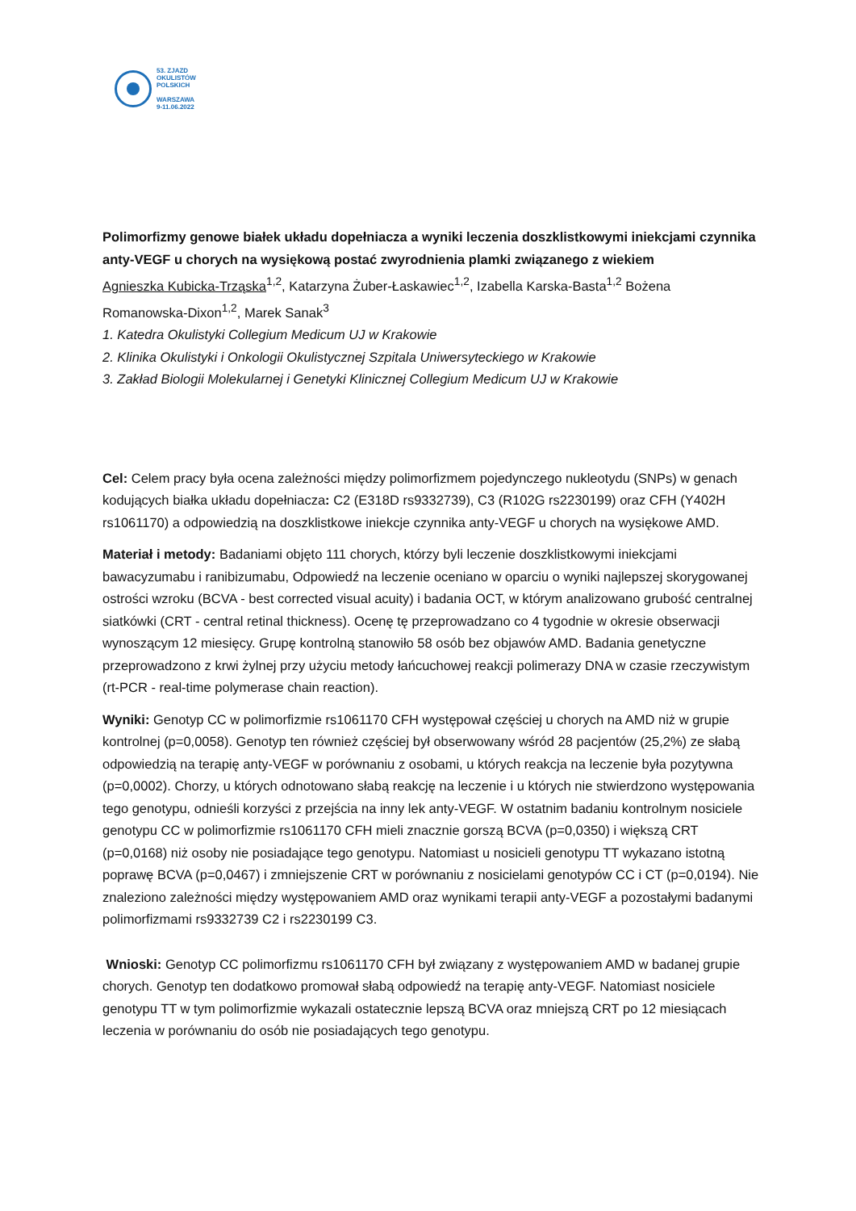53. ZJAZD
OKULISTÓW
POLSKICH
WARSZAWA
9-11.06.2022
Polimorfizmy genowe białek układu dopełniacza a wyniki leczenia doszklistkowymi iniekcjami czynnika anty-VEGF u chorych na wysiękową postać zwyrodnienia plamki związanego z wiekiem
Agnieszka Kubicka-Trząska<sup>1,2</sup>, Katarzyna Żuber-Łaskawiec<sup>1,2</sup>, Izabella Karska-Basta<sup>1,2</sup> Bożena Romanowska-Dixon<sup>1,2</sup>, Marek Sanak<sup>3</sup>
1. Katedra Okulistyki Collegium Medicum UJ w Krakowie
2. Klinika Okulistyki i Onkologii Okulistycznej Szpitala Uniwersyteckiego w Krakowie
3. Zakład Biologii Molekularnej i Genetyki Klinicznej Collegium Medicum UJ w Krakowie
Cel: Celem pracy była ocena zależności między polimorfizmem pojedynczego nukleotydu (SNPs) w genach kodujących białka układu dopełniacza: C2 (E318D rs9332739), C3 (R102G rs2230199) oraz CFH (Y402H rs1061170) a odpowiedzią na doszklistkowe iniekcje czynnika anty-VEGF u chorych na wysiękowe AMD.
Materiał i metody: Badaniami objęto 111 chorych, którzy byli leczenie doszklistkowymi iniekcjami bawacyzumabu i ranibizumabu, Odpowiedź na leczenie oceniano w oparciu o wyniki najlepszej skorygowanej ostrości wzroku (BCVA - best corrected visual acuity) i badania OCT, w którym analizowano grubość centralnej siatkówki (CRT - central retinal thickness). Ocenę tę przeprowadzano co 4 tygodnie w okresie obserwacji wynoszącym 12 miesięcy. Grupę kontrolną stanowiło 58 osób bez objawów AMD. Badania genetyczne przeprowadzono z krwi żylnej przy użyciu metody łańcuchowej reakcji polimerazy DNA w czasie rzeczywistym (rt-PCR - real-time polymerase chain reaction).
Wyniki: Genotyp CC w polimorfizmie rs1061170 CFH występował częściej u chorych na AMD niż w grupie kontrolnej (p=0,0058). Genotyp ten również częściej był obserwowany wśród 28 pacjentów (25,2%) ze słabą odpowiedzią na terapię anty-VEGF w porównaniu z osobami, u których reakcja na leczenie była pozytywna (p=0,0002). Chorzy, u których odnotowano słabą reakcję na leczenie i u których nie stwierdzono występowania tego genotypu, odnieśli korzyści z przejścia na inny lek anty-VEGF. W ostatnim badaniu kontrolnym nosiciele genotypu CC w polimorfizmie rs1061170 CFH mieli znacznie gorszą BCVA (p=0,0350) i większą CRT (p=0,0168) niż osoby nie posiadające tego genotypu. Natomiast u nosicieli genotypu TT wykazano istotną poprawę BCVA (p=0,0467) i zmniejszenie CRT w porównaniu z nosicielami genotypów CC i CT (p=0,0194). Nie znaleziono zależności między występowaniem AMD oraz wynikami terapii anty-VEGF a pozostałymi badanymi polimorfizmami rs9332739 C2 i rs2230199 C3.
Wnioski: Genotyp CC polimorfizmu rs1061170 CFH był związany z występowaniem AMD w badanej grupie chorych. Genotyp ten dodatkowo promował słabą odpowiedź na terapię anty-VEGF. Natomiast nosiciele genotypu TT w tym polimorfizmie wykazali ostatecznie lepszą BCVA oraz mniejszą CRT po 12 miesiącach leczenia w porównaniu do osób nie posiadających tego genotypu.